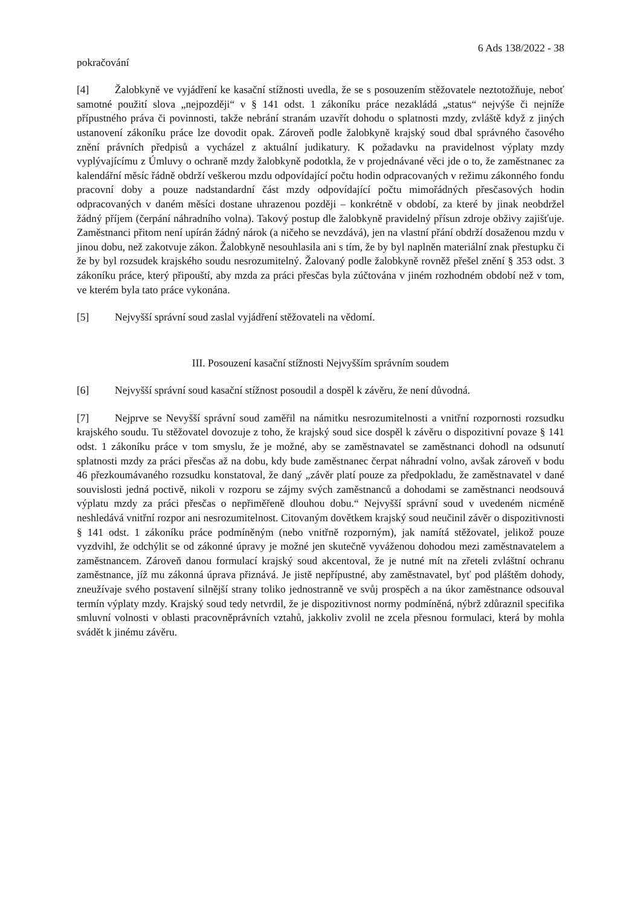6 Ads 138/2022 - 38
pokračování
[4] Žalobkyně ve vyjádření ke kasační stížnosti uvedla, že se s posouzením stěžovatele neztotožňuje, neboť samotné použití slova „nejpozději“ v § 141 odst. 1 zákoníku práce nezakládá „status“ nejvýše či nejníže přípustného práva či povinnosti, takže nebrání stranám uzavřít dohodu o splatnosti mzdy, zvláště když z jiných ustanovení zákoníku práce lze dovodit opak. Zároveň podle žalobkyně krajský soud dbal správného časového znění právních předpisů a vycházel z aktuální judikatury. K požadavku na pravidelnost výplaty mzdy vyplývajícímu z Úmluvy o ochraně mzdy žalobkyně podotkla, že v projednávané věci jde o to, že zaměstnanec za kalendářní měsíc řádně obdrží veškerou mzdu odpovídající počtu hodin odpracovaných v režimu zákonného fondu pracovní doby a pouze nadstandardní část mzdy odpovídající počtu mimořádných přesčasových hodin odpracovaných v daném měsíci dostane uhrazenou později – konkrétně v období, za které by jinak neobdržel žádný příjem (čerpání náhradního volna). Takový postup dle žalobkyně pravidelný přísun zdroje obživy zajišťuje. Zaměstnanci přitom není upírán žádný nárok (a ničeho se nevzdává), jen na vlastní přání obdrží dosaženou mzdu v jinou dobu, než zakotvuje zákon. Žalobkyně nesouhlasila ani s tím, že by byl naplněn materiální znak přestupku či že by byl rozsudek krajského soudu nesrozumitelný. Žalovaný podle žalobkyně rovněž přešel znění § 353 odst. 3 zákoníku práce, který připouští, aby mzda za práci přesčas byla zúčtována v jiném rozhodném období než v tom, ve kterém byla tato práce vykonána.
[5] Nejvyšší správní soud zaslal vyjádření stěžovateli na vědomí.
III. Posouzení kasační stížnosti Nejvyšším správním soudem
[6] Nejvyšší správní soud kasační stížnost posoudil a dospěl k závěru, že není důvodná.
[7] Nejprve se Nevyšší správní soud zaměřil na námitku nesrozumitelnosti a vnitřní rozpornosti rozsudku krajského soudu. Tu stěžovatel dovozuje z toho, že krajský soud sice dospěl k závěru o dispozitivní povaze § 141 odst. 1 zákoníku práce v tom smyslu, že je možné, aby se zaměstnavatel se zaměstnanci dohodl na odsunutí splatnosti mzdy za práci přesčas až na dobu, kdy bude zaměstnanec čerpat náhradní volno, avšak zároveň v bodu 46 přezkoumávaného rozsudku konstatoval, že daný „závěr platí pouze za předpokladu, že zaměstnavatel v dané souvislosti jedná poctivě, nikoli v rozporu se zájmy svých zaměstnanců a dohodami se zaměstnanci neodsouvá výplatu mzdy za práci přesčas o nepřiměřeně dlouhou dobu.“ Nejvyšší správní soud v uvedeném nicméně neshledává vnitřní rozpor ani nesrozumitelnost. Citovaným dovětkem krajský soud neučinil závěr o dispozitivnosti § 141 odst. 1 zákoníku práce podmíněným (nebo vnitřně rozporným), jak namítá stěžovatel, jelikož pouze vyzdvihl, že odchýlit se od zákonné úpravy je možné jen skutečně vyváženou dohodou mezi zaměstnavatelem a zaměstnancem. Zároveň danou formulací krajský soud akcentoval, že je nutné mít na zřeteli zvláštní ochranu zaměstnance, jíž mu zákonná úprava přiznává. Je jistě nepřípustné, aby zaměstnavatel, byť pod pláštěm dohody, zneužívaje svého postavení silnější strany toliko jednostranně ve svůj prospěch a na úkor zaměstnance odsouval termín výplaty mzdy. Krajský soud tedy netvrdil, že je dispozitivnost normy podmíněná, nýbrž zdůraznil specifika smluvní volnosti v oblasti pracovněprávních vztahů, jakkoliv zvolil ne zcela přesnou formulaci, která by mohla svádět k jinému závěru.